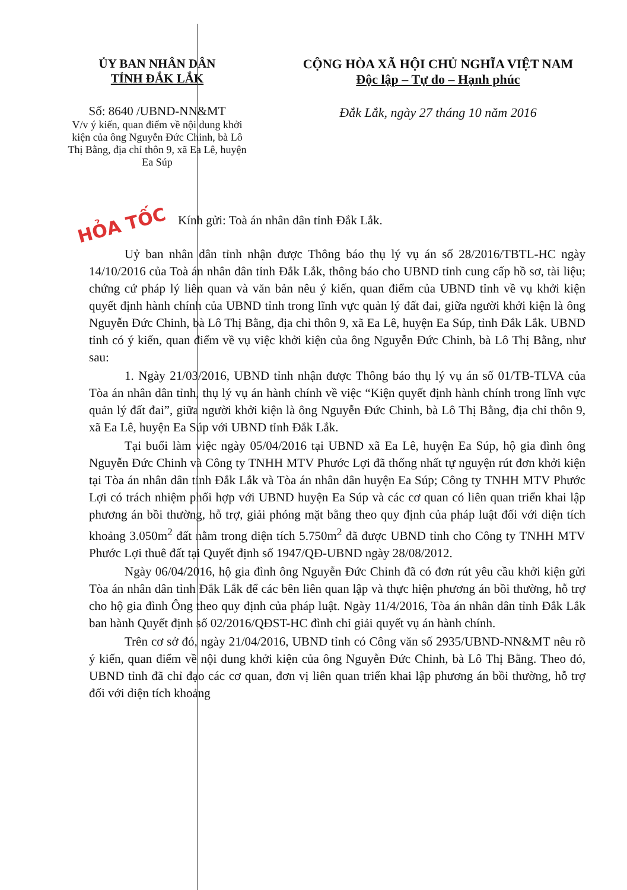HỎA TỐC
ỦY BAN NHÂN DÂN
TỈNH ĐẮK LẮK
Số: 8640 /UBND-NN&MT
V/v ý kiến, quan điểm về nội dung khởi kiện của ông Nguyễn Đức Chinh, bà Lô Thị Bằng, địa chỉ thôn 9, xã Ea Lê, huyện Ea Súp
CỘNG HÒA XÃ HỘI CHỦ NGHĨA VIỆT NAM
Độc lập – Tự do – Hạnh phúc
Đắk Lắk, ngày 27 tháng 10 năm 2016
Kính gửi: Toà án nhân dân tỉnh Đắk Lắk.
Uỷ ban nhân dân tỉnh nhận được Thông báo thụ lý vụ án số 28/2016/TBTL-HC ngày 14/10/2016 của Toà án nhân dân tỉnh Đắk Lắk, thông báo cho UBND tỉnh cung cấp hồ sơ, tài liệu; chứng cứ pháp lý liên quan và văn bản nêu ý kiến, quan điểm của UBND tỉnh về vụ khởi kiện quyết định hành chính của UBND tỉnh trong lĩnh vực quản lý đất đai, giữa người khởi kiện là ông Nguyễn Đức Chinh, bà Lô Thị Bằng, địa chỉ thôn 9, xã Ea Lê, huyện Ea Súp, tỉnh Đắk Lắk. UBND tỉnh có ý kiến, quan điểm về vụ việc khởi kiện của ông Nguyễn Đức Chinh, bà Lô Thị Bằng, như sau:
1. Ngày 21/03/2016, UBND tỉnh nhận được Thông báo thụ lý vụ án số 01/TB-TLVA của Tòa án nhân dân tỉnh, thụ lý vụ án hành chính về việc “Kiện quyết định hành chính trong lĩnh vực quản lý đất đai”, giữa người khởi kiện là ông Nguyễn Đức Chinh, bà Lô Thị Bằng, địa chỉ thôn 9, xã Ea Lê, huyện Ea Súp với UBND tỉnh Đắk Lắk.
Tại buổi làm việc ngày 05/04/2016 tại UBND xã Ea Lê, huyện Ea Súp, hộ gia đình ông Nguyễn Đức Chinh và Công ty TNHH MTV Phước Lợi đã thống nhất tự nguyện rút đơn khởi kiện tại Tòa án nhân dân tỉnh Đắk Lắk và Tòa án nhân dân huyện Ea Súp; Công ty TNHH MTV Phước Lợi có trách nhiệm phối hợp với UBND huyện Ea Súp và các cơ quan có liên quan triển khai lập phương án bồi thường, hỗ trợ, giải phóng mặt bằng theo quy định của pháp luật đối với diện tích khoảng 3.050m<sup>2</sup> đất nằm trong diện tích 5.750m<sup>2</sup> đã được UBND tỉnh cho Công ty TNHH MTV Phước Lợi thuê đất tại Quyết định số 1947/QĐ-UBND ngày 28/08/2012.
Ngày 06/04/2016, hộ gia đình ông Nguyễn Đức Chinh đã có đơn rút yêu cầu khởi kiện gửi Tòa án nhân dân tỉnh Đắk Lắk để các bên liên quan lập và thực hiện phương án bồi thường, hỗ trợ cho hộ gia đình Ông theo quy định của pháp luật. Ngày 11/4/2016, Tòa án nhân dân tỉnh Đắk Lắk ban hành Quyết định số 02/2016/QĐST-HC đình chỉ giải quyết vụ án hành chính.
Trên cơ sở đó, ngày 21/04/2016, UBND tỉnh có Công văn số 2935/UBND-NN&MT nêu rõ ý kiến, quan điểm về nội dung khởi kiện của ông Nguyễn Đức Chinh, bà Lô Thị Bằng. Theo đó, UBND tỉnh đã chỉ đạo các cơ quan, đơn vị liên quan triển khai lập phương án bồi thường, hỗ trợ đối với diện tích khoảng